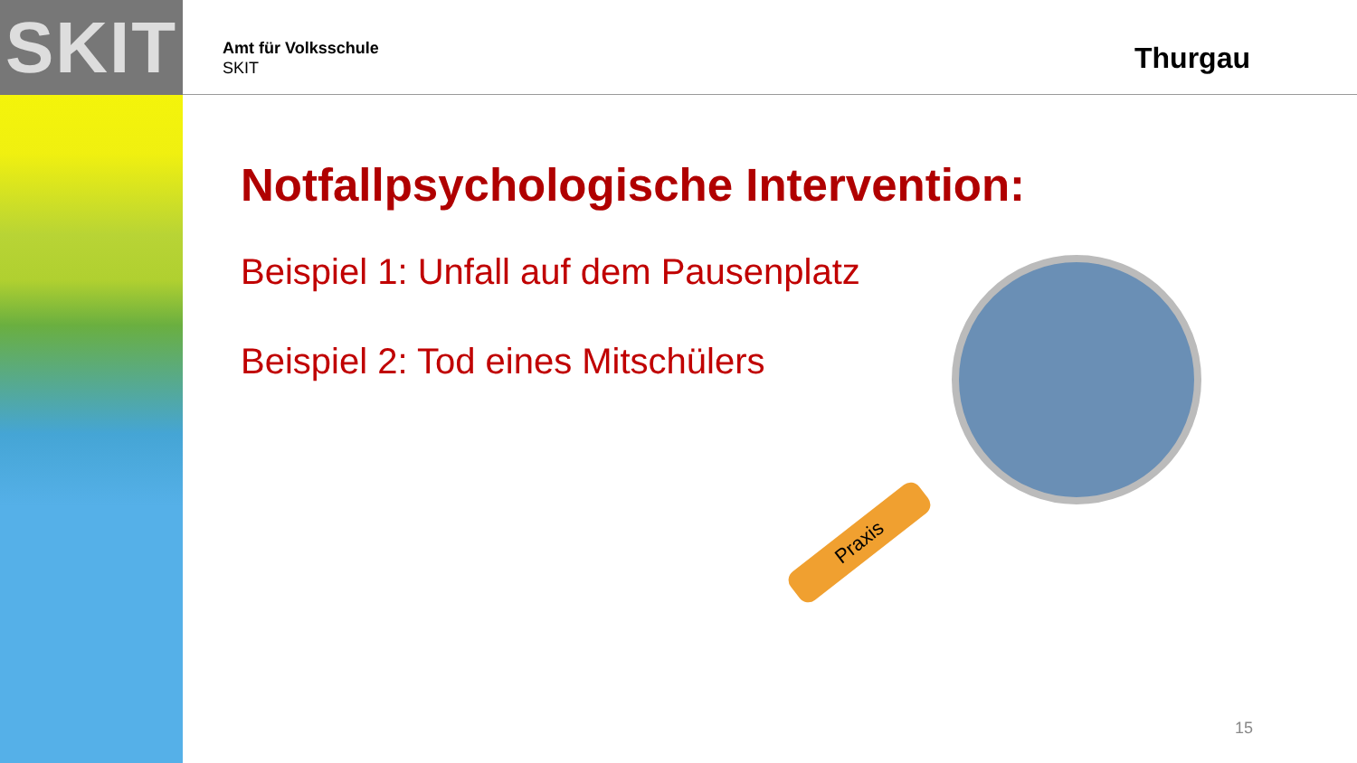SKIT
Amt für Volksschule
SKIT
Thurgau
Notfallpsychologische Intervention:
Beispiel 1: Unfall auf dem Pausenplatz
Beispiel 2: Tod eines Mitschülers
Praxis
15